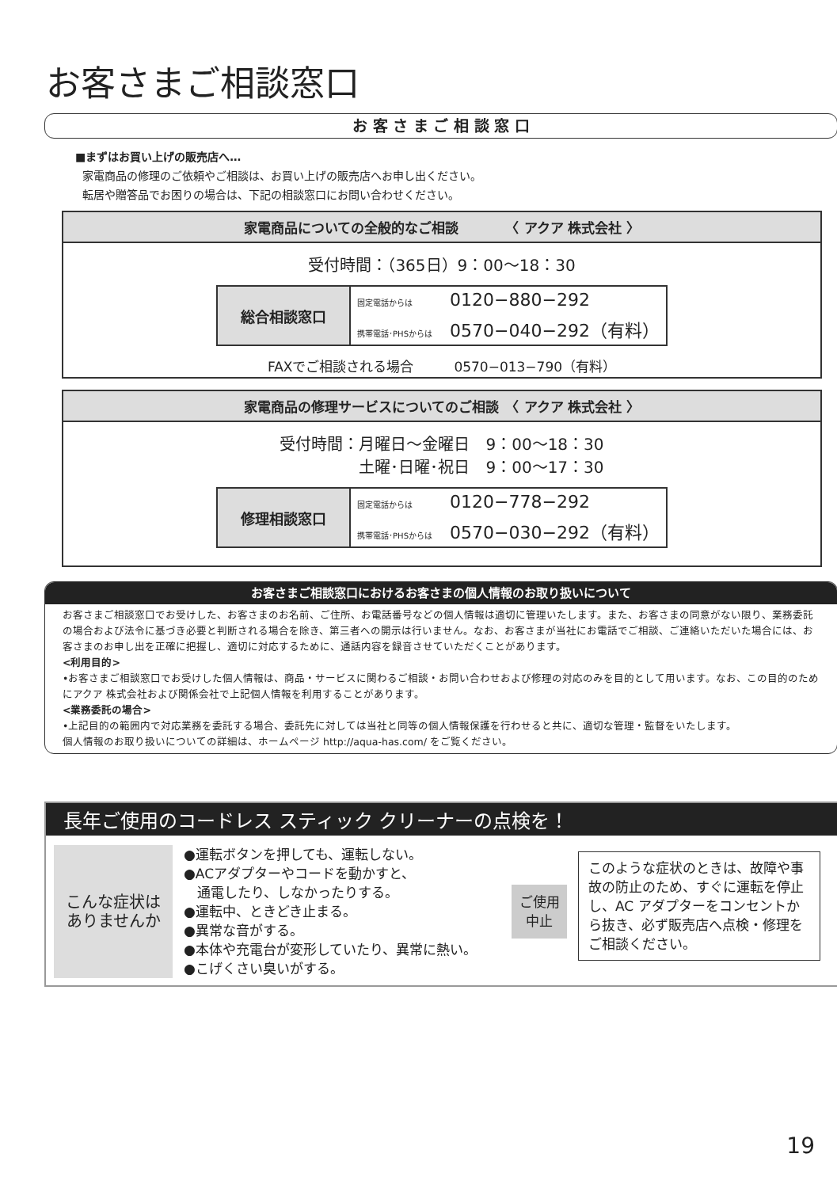お客さまご相談窓口
お 客 さ ま ご 相 談 窓 口
■まずはお買い上げの販売店へ…
家電商品の修理のご依頼やご相談は、お買い上げの販売店へお申し出ください。
転居や贈答品でお困りの場合は、下記の相談窓口にお問い合わせください。
家電商品についての全般的なご相談　　　　〈 アクア 株式会社 〉
受付時間：（365日）9：00〜18：30
| 総合相談窓口 | 固定電話からは 0120−880−292 |
| | 携帯電話･PHSからは 0570−040−292（有料） |
FAXでご相談される場合　　　0570−013−790（有料）
家電商品の修理サービスについてのご相談　〈 アクア 株式会社 〉
受付時間：月曜日〜金曜日　9：00〜18：30
　　　　　土曜･日曜･祝日　9：00〜17：30
| 修理相談窓口 | 固定電話からは 0120−778−292 |
| | 携帯電話･PHSからは 0570−030−292（有料） |
お客さまご相談窓口におけるお客さまの個人情報のお取り扱いについて
お客さまご相談窓口でお受けした、お客さまのお名前、ご住所、お電話番号などの個人情報は適切に管理いたします。また、お客さまの同意がない限り、業務委託の場合および法令に基づき必要と判断される場合を除き、第三者への開示は行いません。なお、お客さまが当社にお電話でご相談、ご連絡いただいた場合には、お客さまのお申し出を正確に把握し、適切に対応するために、通話内容を録音させていただくことがあります。
<利用目的>
•お客さまご相談窓口でお受けした個人情報は、商品・サービスに関わるご相談・お問い合わせおよび修理の対応のみを目的として用います。なお、この目的のためにアクア 株式会社および関係会社で上記個人情報を利用することがあります。
<業務委託の場合>
•上記目的の範囲内で対応業務を委託する場合、委託先に対しては当社と同等の個人情報保護を行わせると共に、適切な管理・監督をいたします。
個人情報のお取り扱いについての詳細は、ホームページ http://aqua-has.com/ をご覧ください。
長年ご使用のコードレス スティック クリーナーの点検を！
こんな症状は
ありませんか
●運転ボタンを押しても、運転しない。
●ACアダプターやコードを動かすと、
　通電したり、しなかったりする。
●運転中、ときどき止まる。
●異常な音がする。
●本体や充電台が変形していたり、異常に熱い。
●こげくさい臭いがする。
ご使用
中止
このような症状のときは、故障や事故の防止のため、すぐに運転を停止し、AC アダプターをコンセントから抜き、必ず販売店へ点検・修理をご相談ください。
19